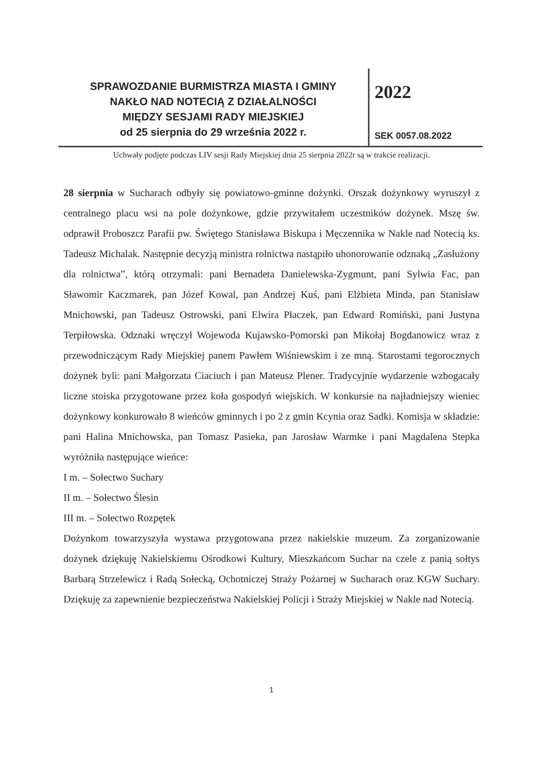SPRAWOZDANIE BURMISTRZA MIASTA I GMINY
NAKŁO NAD NOTECIĄ Z DZIAŁALNOŚCI
MIĘDZY SESJAMI RADY MIEJSKIEJ
od 25 sierpnia do 29 września 2022 r.
2022
SEK 0057.08.2022
Uchwały podjęte podczas LIV sesji Rady Miejskiej dnia 25 sierpnia 2022r są w trakcie realizacji.
28 sierpnia w Sucharach odbyły się powiatowo-gminne dożynki. Orszak dożynkowy wyruszył z centralnego placu wsi na pole dożynkowe, gdzie przywitałem uczestników dożynek. Mszę św. odprawił Proboszcz Parafii pw. Świętego Stanisława Biskupa i Męczennika w Nakle nad Notecią ks. Tadeusz Michalak. Następnie decyzją ministra rolnictwa nastąpiło uhonorowanie odznaką „Zasłużony dla rolnictwa”, którą otrzymali: pani Bernadeta Danielewska-Zygmunt, pani Sylwia Fac, pan Sławomir Kaczmarek, pan Józef Kowal, pan Andrzej Kuś, pani Elżbieta Minda, pan Stanisław Mnichowski, pan Tadeusz Ostrowski, pani Elwira Płaczek, pan Edward Romiński, pani Justyna Terpiłowska. Odznaki wręczył Wojewoda Kujawsko-Pomorski pan Mikołaj Bogdanowicz wraz z przewodniczącym Rady Miejskiej panem Pawłem Wiśniewskim i ze mną. Starostami tegorocznych dożynek byli: pani Małgorzata Ciaciuch i pan Mateusz Plener. Tradycyjnie wydarzenie wzbogacały liczne stoiska przygotowane przez koła gospodyń wiejskich. W konkursie na najładniejszy wieniec dożynkowy konkurowało 8 wieńców gminnych i po 2 z gmin Kcynia oraz Sadki. Komisja w składzie: pani Halina Mnichowska, pan Tomasz Pasieka, pan Jarosław Warmke i pani Magdalena Stepka wyróżniła następujące wieńce:
I m. – Sołectwo Suchary
II m. – Sołectwo Ślesin
III m. – Sołectwo Rozpętek
Dożynkom towarzyszyła wystawa przygotowana przez nakielskie muzeum. Za zorganizowanie dożynek dziękuję Nakielskiemu Ośrodkowi Kultury, Mieszkańcom Suchar na czele z panią sołtys Barbarą Strzelewicz i Radą Sołecką, Ochotniczej Straży Pożarnej w Sucharach oraz KGW Suchary. Dziękuję za zapewnienie bezpieczeństwa Nakielskiej Policji i Straży Miejskiej w Nakle nad Notecią.
1